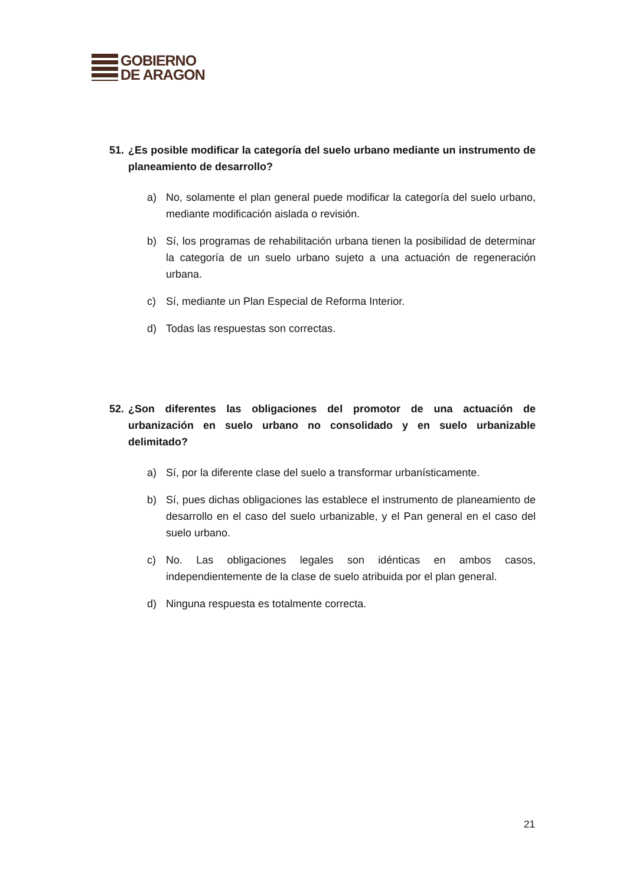GOBIERNO
DE ARAGON
51. ¿Es posible modificar la categoría del suelo urbano mediante un instrumento de planeamiento de desarrollo?
a) No, solamente el plan general puede modificar la categoría del suelo urbano, mediante modificación aislada o revisión.
b) Sí, los programas de rehabilitación urbana tienen la posibilidad de determinar la categoría de un suelo urbano sujeto a una actuación de regeneración urbana.
c) Sí, mediante un Plan Especial de Reforma Interior.
d) Todas las respuestas son correctas.
52. ¿Son diferentes las obligaciones del promotor de una actuación de urbanización en suelo urbano no consolidado y en suelo urbanizable delimitado?
a) Sí, por la diferente clase del suelo a transformar urbanísticamente.
b) Sí, pues dichas obligaciones las establece el instrumento de planeamiento de desarrollo en el caso del suelo urbanizable, y el Pan general en el caso del suelo urbano.
c) No. Las obligaciones legales son idénticas en ambos casos, independientemente de la clase de suelo atribuida por el plan general.
d) Ninguna respuesta es totalmente correcta.
21